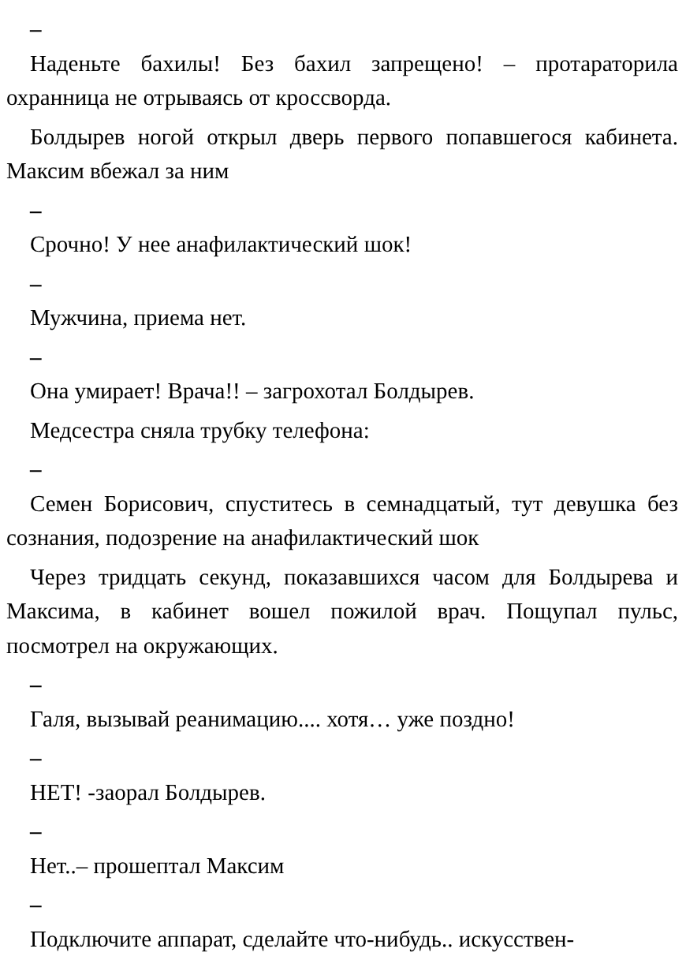–
Наденьте бахилы! Без бахил запрещено! – протараторила охранница не отрываясь от кроссворда.
Болдырев ногой открыл дверь первого попавшегося кабинета. Максим вбежал за ним
–
Срочно! У нее анафилактический шок!
–
Мужчина, приема нет.
–
Она умирает! Врача!! – загрохотал Болдырев.
Медсестра сняла трубку телефона:
–
Семен Борисович, спуститесь в семнадцатый, тут девушка без сознания, подозрение на анафилактический шок
Через тридцать секунд, показавшихся часом для Болдырева и Максима, в кабинет вошел пожилой врач. Пощупал пульс, посмотрел на окружающих.
–
Галя, вызывай реанимацию.... хотя… уже поздно!
–
НЕТ! -заорал Болдырев.
–
Нет..– прошептал Максим
–
Подключите аппарат, сделайте что-нибудь.. искусствен-